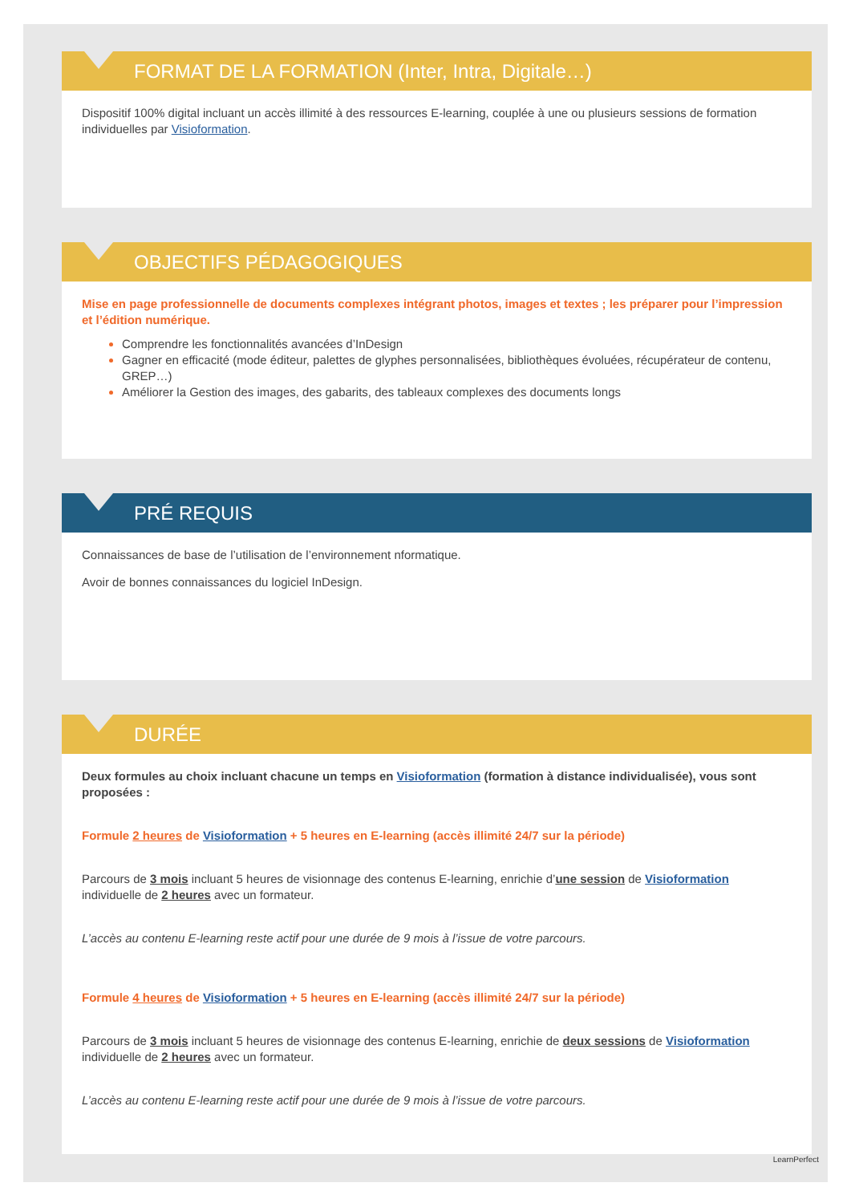FORMAT DE LA FORMATION (Inter, Intra, Digitale…)
Dispositif 100% digital incluant un accès illimité à des ressources E-learning, couplée à une ou plusieurs sessions de formation individuelles par Visioformation.
OBJECTIFS PÉDAGOGIQUES
Mise en page professionnelle de documents complexes intégrant photos, images et textes ; les préparer pour l’impression et l’édition numérique.
Comprendre les fonctionnalités avancées d’InDesign
Gagner en efficacité (mode éditeur, palettes de glyphes personnalisées, bibliothèques évoluées, récupérateur de contenu, GREP…)
Améliorer la Gestion des images, des gabarits, des tableaux complexes des documents longs
PRÉ REQUIS
Connaissances de base de l’utilisation de l’environnement nformatique.
Avoir de bonnes connaissances du logiciel InDesign.
DURÉE
Deux formules au choix incluant chacune un temps en Visioformation (formation à distance individualisée), vous sont proposées :
Formule 2 heures de Visioformation + 5 heures en E-learning (accès illimité 24/7 sur la période)
Parcours de 3 mois incluant 5 heures de visionnage des contenus E-learning, enrichie d’une session de Visioformation individuelle de 2 heures avec un formateur.
L’accès au contenu E-learning reste actif pour une durée de 9 mois à l’issue de votre parcours.
Formule 4 heures de Visioformation + 5 heures en E-learning (accès illimité 24/7 sur la période)
Parcours de 3 mois incluant 5 heures de visionnage des contenus E-learning, enrichie de deux sessions de Visioformation individuelle de 2 heures avec un formateur.
L’accès au contenu E-learning reste actif pour une durée de 9 mois à l’issue de votre parcours.
LearnPerfect